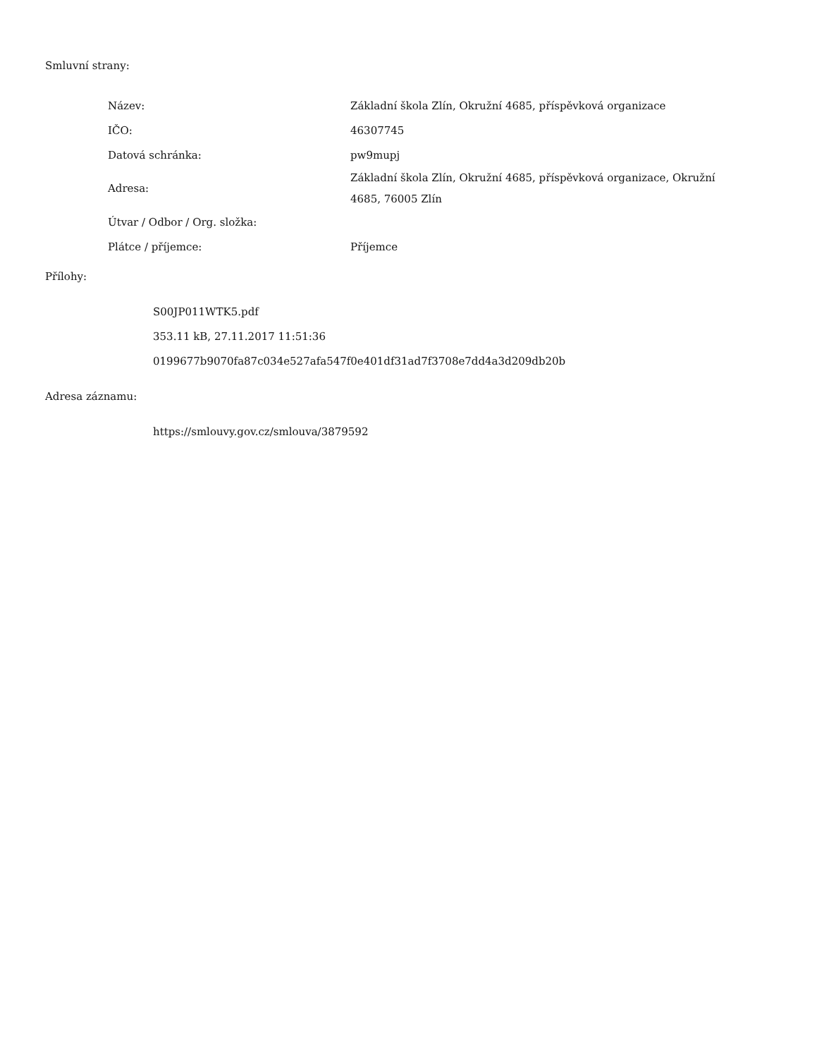Smluvní strany:
| Název: | Základní škola Zlín, Okružní 4685, příspěvková organizace |
| IČO: | 46307745 |
| Datová schránka: | pw9mupj |
| Adresa: | Základní škola Zlín, Okružní 4685, příspěvková organizace, Okružní 4685, 76005 Zlín |
| Útvar / Odbor / Org. složka: | |
| Plátce / příjemce: | Příjemce |
Přílohy:
S00JP011WTK5.pdf
353.11 kB, 27.11.2017 11:51:36
0199677b9070fa87c034e527afa547f0e401df31ad7f3708e7dd4a3d209db20b
Adresa záznamu:
https://smlouvy.gov.cz/smlouva/3879592